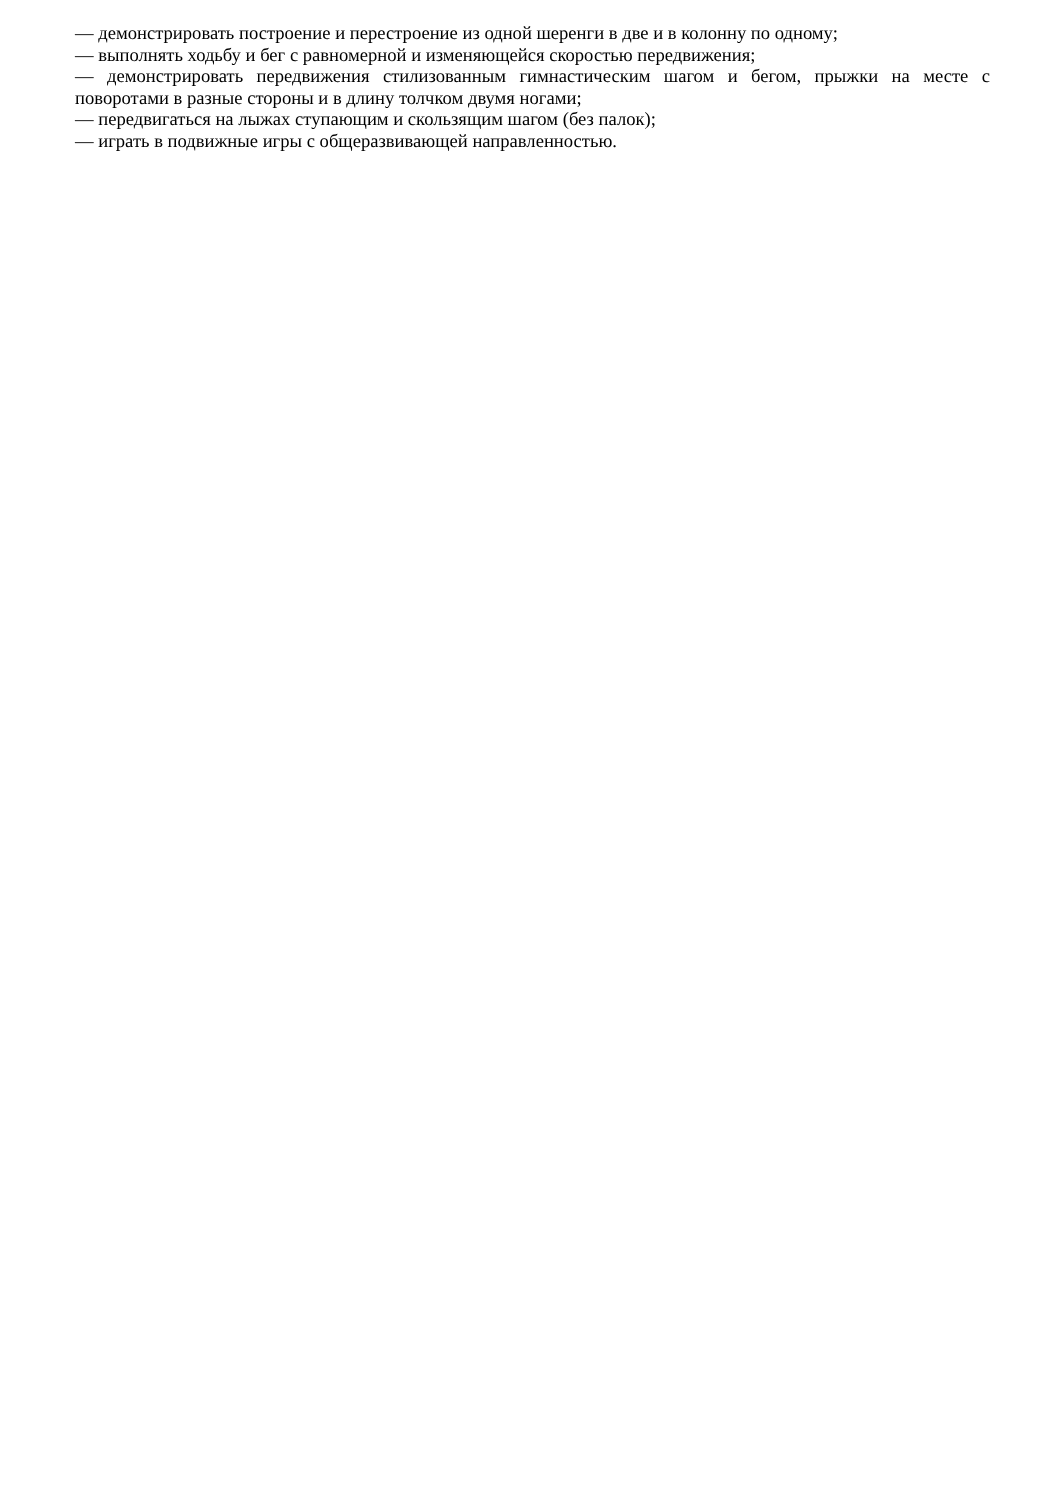— демонстрировать построение и перестроение из одной шеренги в две и в колонну по одному;
— выполнять ходьбу и бег с равномерной и изменяющейся скоростью передвижения;
— демонстрировать передвижения стилизованным гимнастическим шагом и бегом, прыжки на месте с поворотами в разные стороны и в длину толчком двумя ногами;
— передвигаться на лыжах ступающим и скользящим шагом (без палок);
— играть в подвижные игры с общеразвивающей направленностью.